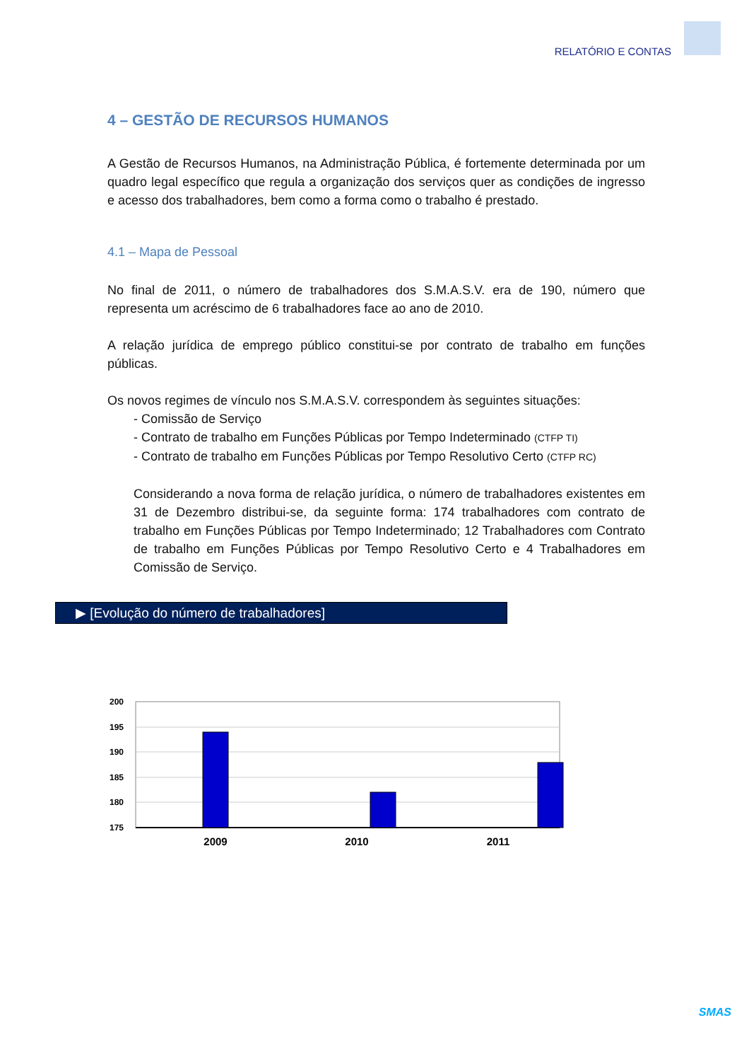RELATÓRIO E CONTAS
4 – GESTÃO DE RECURSOS HUMANOS
A Gestão de Recursos Humanos, na Administração Pública, é fortemente determinada por um quadro legal específico que regula a organização dos serviços quer as condições de ingresso e acesso dos trabalhadores, bem como a forma como o trabalho é prestado.
4.1 – Mapa de Pessoal
No final de 2011, o número de trabalhadores dos S.M.A.S.V. era de 190, número que representa um acréscimo de 6 trabalhadores face ao ano de 2010.
A relação jurídica de emprego público constitui-se por contrato de trabalho em funções públicas.
Os novos regimes de vínculo nos S.M.A.S.V. correspondem às seguintes situações:
- Comissão de Serviço
- Contrato de trabalho em Funções Públicas por Tempo Indeterminado (CTFP TI)
- Contrato de trabalho em Funções Públicas por Tempo Resolutivo Certo (CTFP RC)
Considerando a nova forma de relação jurídica, o número de trabalhadores existentes em 31 de Dezembro distribui-se, da seguinte forma: 174 trabalhadores com contrato de trabalho em Funções Públicas por Tempo Indeterminado; 12 Trabalhadores com Contrato de trabalho em Funções Públicas por Tempo Resolutivo Certo e 4 Trabalhadores em Comissão de Serviço.
▶ [Evolução do número de trabalhadores]
200
195
190
185
180
175
2009
2010
2011
SMAS